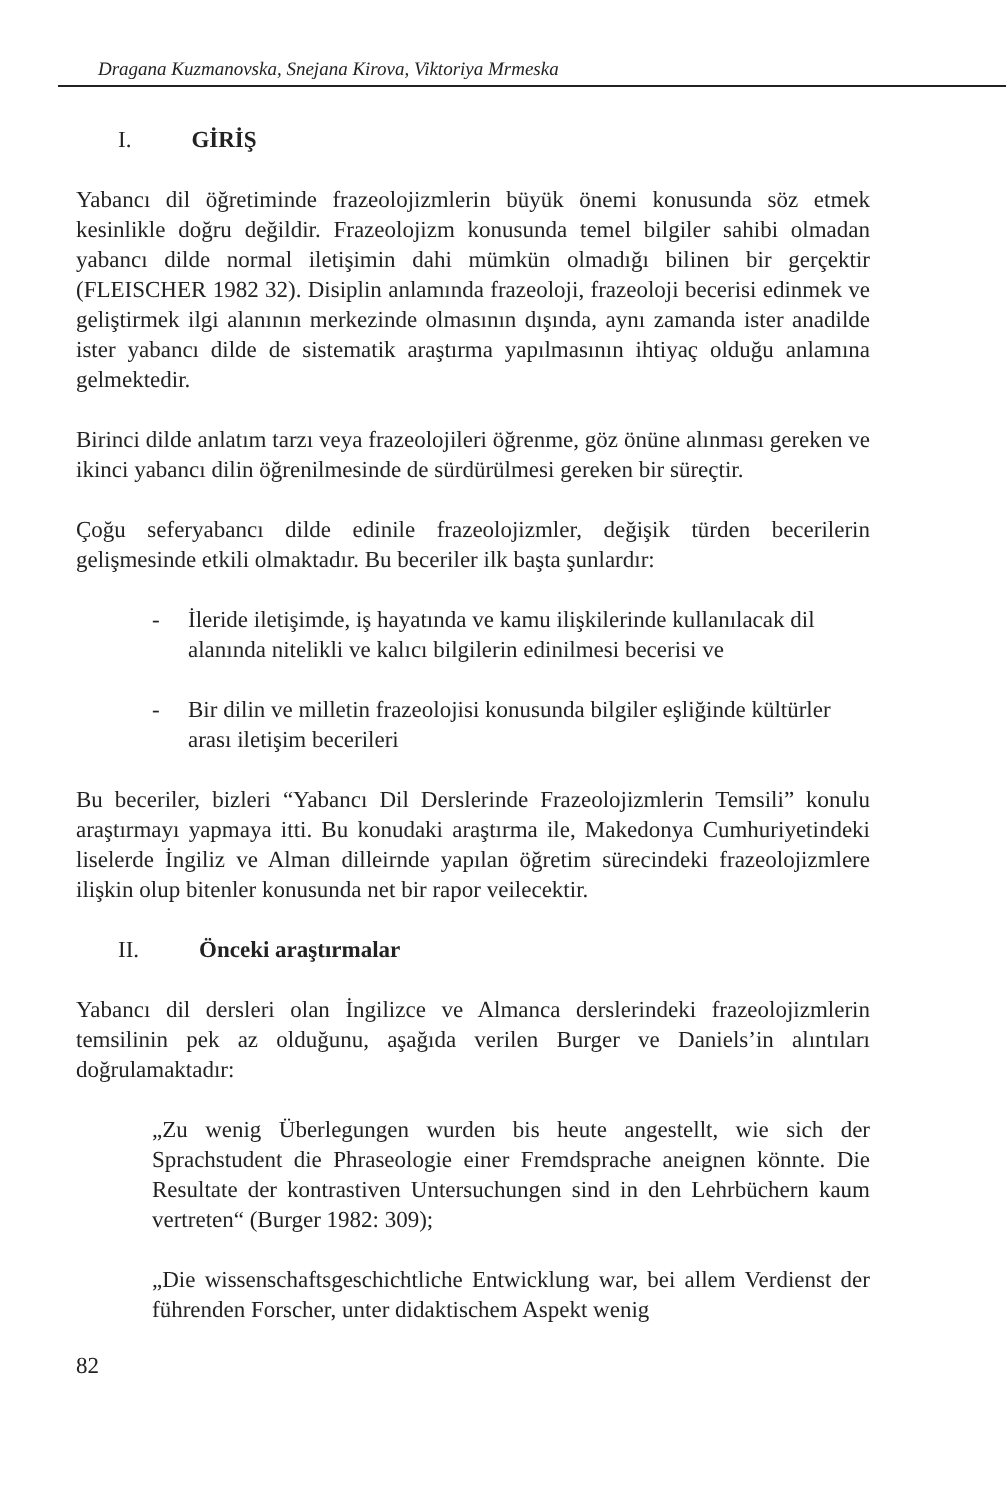Dragana Kuzmanovska, Snejana Kirova, Viktoriya Mrmeska
I. GİRİŞ
Yabancı dil öğretiminde frazeolojizmlerin büyük önemi konusunda söz etmek kesinlikle doğru değildir. Frazeolojizm konusunda temel bilgiler sahibi olmadan yabancı dilde normal iletişimin dahi mümkün olmadığı bilinen bir gerçektir (FLEISCHER 1982 32). Disiplin anlamında frazeoloji, frazeoloji becerisi edinmek ve geliştirmek ilgi alanının merkezinde olmasının dışında, aynı zamanda ister anadilde ister yabancı dilde de sistematik araştırma yapılmasının ihtiyaç olduğu anlamına gelmektedir.
Birinci dilde anlatım tarzı veya frazeolojileri öğrenme, göz önüne alınması gereken ve ikinci yabancı dilin öğrenilmesinde de sürdürülmesi gereken bir süreçtir.
Çoğu seferyabancı dilde edinile frazeolojizmler, değişik türden becerilerin gelişmesinde etkili olmaktadır. Bu beceriler ilk başta şunlardır:
- İleride iletişimde, iş hayatında ve kamu ilişkilerinde kullanılacak dil alanında nitelikli ve kalıcı bilgilerin edinilmesi becerisi ve
- Bir dilin ve milletin frazeolojisi konusunda bilgiler eşliğinde kültürler arası iletişim becerileri
Bu beceriler, bizleri “Yabancı Dil Derslerinde Frazeolojizmlerin Temsili” konulu araştırmayı yapmaya itti. Bu konudaki araştırma ile, Makedonya Cumhuriyetindeki liselerde İngiliz ve Alman dilleirnde yapılan öğretim sürecindeki frazeolojizmlere ilişkin olup bitenler konusunda net bir rapor veilecektir.
II. Önceki araştırmalar
Yabancı dil dersleri olan İngilizce ve Almanca derslerindeki frazeolojizmlerin temsilinin pek az olduğunu, aşağıda verilen Burger ve Daniels’in alıntıları doğrulamaktadır:
„Zu wenig Überlegungen wurden bis heute angestellt, wie sich der Sprachstudent die Phraseologie einer Fremdsprache aneignen könnte. Die Resultate der kontrastiven Untersuchungen sind in den Lehrbüchern kaum vertreten“ (Burger 1982: 309);
„Die wissenschaftsgeschichtliche Entwicklung war, bei allem Verdienst der führenden Forscher, unter didaktischem Aspekt wenig
82